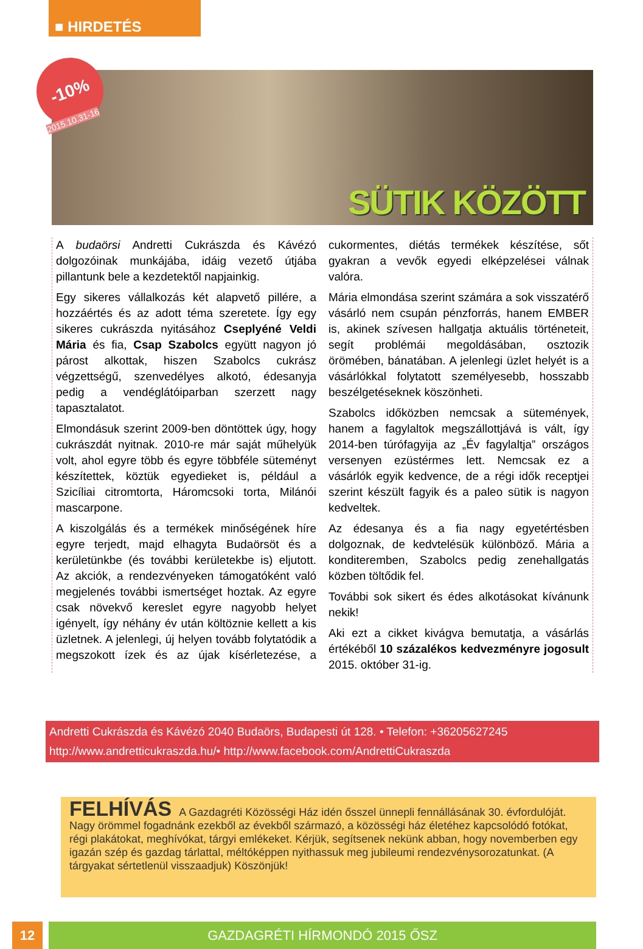■ HIRDETÉS
-10%
2015.10.31-16
SÜTIK KÖZÖTT
A budaörsi Andretti Cukrászda és Kávézó dolgozóinak munkájába, idáig vezető útjába pillantunk bele a kezdetektől napjainkig.
Egy sikeres vállalkozás két alapvető pillére, a hozzáértés és az adott téma szeretete. Így egy sikeres cukrászda nyitásához Cseplyéné Veldi Mária és fia, Csap Szabolcs együtt nagyon jó párost alkottak, hiszen Szabolcs cukrász végzettségű, szenvedélyes alkotó, édesanyja pedig a vendéglátóiparban szerzett nagy tapasztalatot.
Elmondásuk szerint 2009-ben döntöttek úgy, hogy cukrászdát nyitnak. 2010-re már saját műhelyük volt, ahol egyre több és egyre többféle süteményt készítettek, köztük egyedieket is, például a Szicíliai citromtorta, Háromcsoki torta, Milánói mascarpone.
A kiszolgálás és a termékek minőségének híre egyre terjedt, majd elhagyta Budaörsöt és a kerületünkbe (és további kerületekbe is) eljutott. Az akciók, a rendezvényeken támogatóként való megjelenés további ismertséget hoztak. Az egyre csak növekvő kereslet egyre nagyobb helyet igényelt, így néhány év után költöznie kellett a kis üzletnek. A jelenlegi, új helyen tovább folytatódik a megszokott ízek és az újak kísérletezése, a cukormentes, diétás termékek készítése, sőt gyakran a vevők egyedi elképzelései válnak valóra.
Mária elmondása szerint számára a sok visszatérő vásárló nem csupán pénzforrás, hanem EMBER is, akinek szívesen hallgatja aktuális történeteit, segít problémái megoldásában, osztozik örömében, bánatában. A jelenlegi üzlet helyét is a vásárlókkal folytatott személyesebb, hosszabb beszélgetéseknek köszönheti.
Szabolcs időközben nemcsak a sütemények, hanem a fagylaltok megszállottjává is vált, így 2014-ben túrófagyija az „Év fagylaltja” országos versenyen ezüstérmes lett. Nemcsak ez a vásárlók egyik kedvence, de a régi idők receptjei szerint készült fagyik és a paleo sütik is nagyon kedveltek.
Az édesanya és a fia nagy egyetértésben dolgoznak, de kedvtelésük különböző. Mária a konditeremben, Szabolcs pedig zenehallgatás közben töltődik fel.
További sok sikert és édes alkotásokat kívánunk nekik!
Aki ezt a cikket kivágva bemutatja, a vásárlás értékéből 10 százalékos kedvezményre jogosult 2015. október 31-ig.
Andretti Cukrászda és Kávézó 2040 Budaörs, Budapesti út 128. • Telefon: +36205627245
http://www.andretticukraszda.hu/• http://www.facebook.com/AndrettiCukraszda
FELHÍVÁS A Gazdagréti Közösségi Ház idén ősszel ünnepli fennállásának 30. évfordulóját.
Nagy örömmel fogadnánk ezekből az évekből származó, a közösségi ház életéhez kapcsolódó fotókat, régi plakátokat, meghívókat, tárgyi emlékeket. Kérjük, segítsenek nekünk abban, hogy novemberben egy igazán szép és gazdag tárlattal, méltóképpen nyithassuk meg jubileumi rendezvénysorozatunkat. (A tárgyakat sértetlenül visszaadjuk) Köszönjük!
12 GAZDAGRÉTI HÍRMONDÓ 2015 ŐSZ